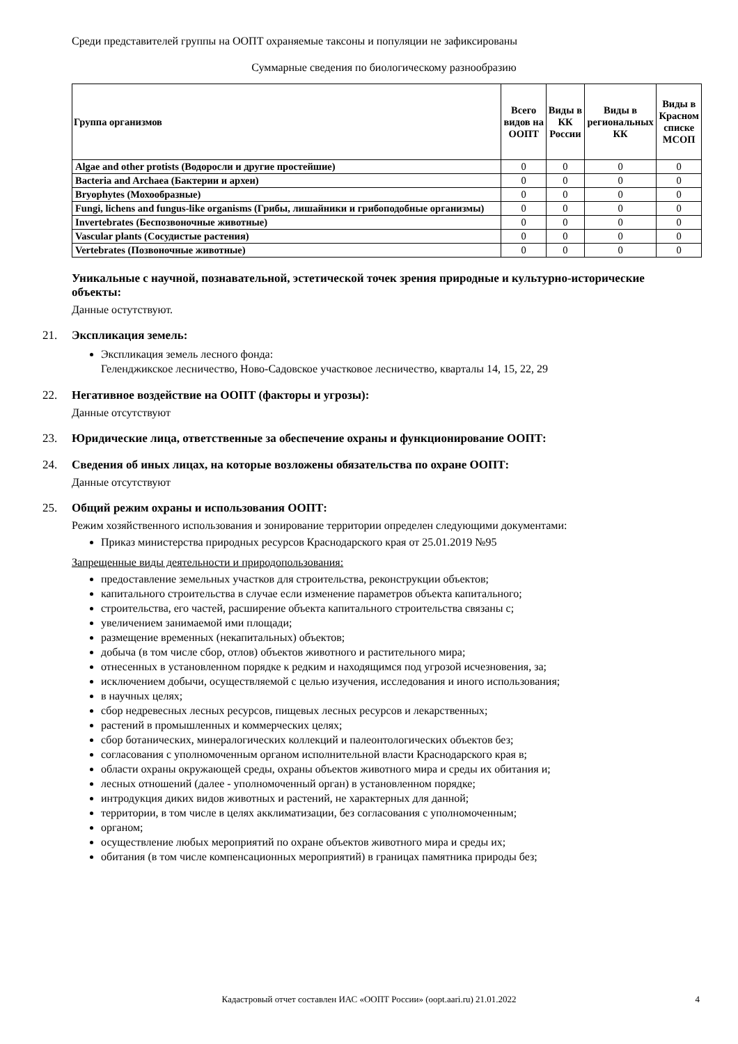Среди представителей группы на ООПТ охраняемые таксоны и популяции не зафиксированы
Суммарные сведения по биологическому разнообразию
| Группа организмов | Всего видов на ООПТ | Виды в КК России | Виды в региональных КК | Виды в Красном списке МСОП |
| --- | --- | --- | --- | --- |
| Algae and other protists (Водоросли и другие простейшие) | 0 | 0 | 0 | 0 |
| Bacteria and Archaea (Бактерии и археи) | 0 | 0 | 0 | 0 |
| Bryophytes (Мохообразные) | 0 | 0 | 0 | 0 |
| Fungi, lichens and fungus-like organisms (Грибы, лишайники и грибоподобные организмы) | 0 | 0 | 0 | 0 |
| Invertebrates (Беспозвоночные животные) | 0 | 0 | 0 | 0 |
| Vascular plants (Сосудистые растения) | 0 | 0 | 0 | 0 |
| Vertebrates (Позвоночные животные) | 0 | 0 | 0 | 0 |
Уникальные с научной, познавательной, эстетической точек зрения природные и культурно-исторические объекты:
Данные остутствуют.
21. Экспликация земель:
Экспликация земель лесного фонда:
Геленджикское лесничество, Ново-Садовское участковое лесничество, кварталы 14, 15, 22, 29
22. Негативное воздействие на ООПТ (факторы и угрозы):
Данные отсутствуют
23. Юридические лица, ответственные за обеспечение охраны и функционирование ООПТ:
24. Сведения об иных лицах, на которые возложены обязательства по охране ООПТ:
Данные отсутствуют
25. Общий режим охраны и использования ООПТ:
Режим хозяйственного использования и зонирование территории определен следующими документами:
Приказ министерства природных ресурсов Краснодарского края от 25.01.2019 №95
Запрещенные виды деятельности и природопользования:
предоставление земельных участков для строительства, реконструкции объектов;
капитального строительства в случае если изменение параметров объекта капитального;
строительства, его частей, расширение объекта капитального строительства связаны с;
увеличением занимаемой ими площади;
размещение временных (некапитальных) объектов;
добыча (в том числе сбор, отлов) объектов животного и растительного мира;
отнесенных в установленном порядке к редким и находящимся под угрозой исчезновения, за;
исключением добычи, осуществляемой с целью изучения, исследования и иного использования;
в научных целях;
сбор недревесных лесных ресурсов, пищевых лесных ресурсов и лекарственных;
растений в промышленных и коммерческих целях;
сбор ботанических, минералогических коллекций и палеонтологических объектов без;
согласования с уполномоченным органом исполнительной власти Краснодарского края в;
области охраны окружающей среды, охраны объектов животного мира и среды их обитания и;
лесных отношений (далее - уполномоченный орган) в установленном порядке;
интродукция диких видов животных и растений, не характерных для данной;
территории, в том числе в целях акклиматизации, без согласования с уполномоченным;
органом;
осуществление любых мероприятий по охране объектов животного мира и среды их;
обитания (в том числе компенсационных мероприятий) в границах памятника природы без;
Кадастровый отчет составлен ИАС «ООПТ России» (oopt.aari.ru) 21.01.2022 4